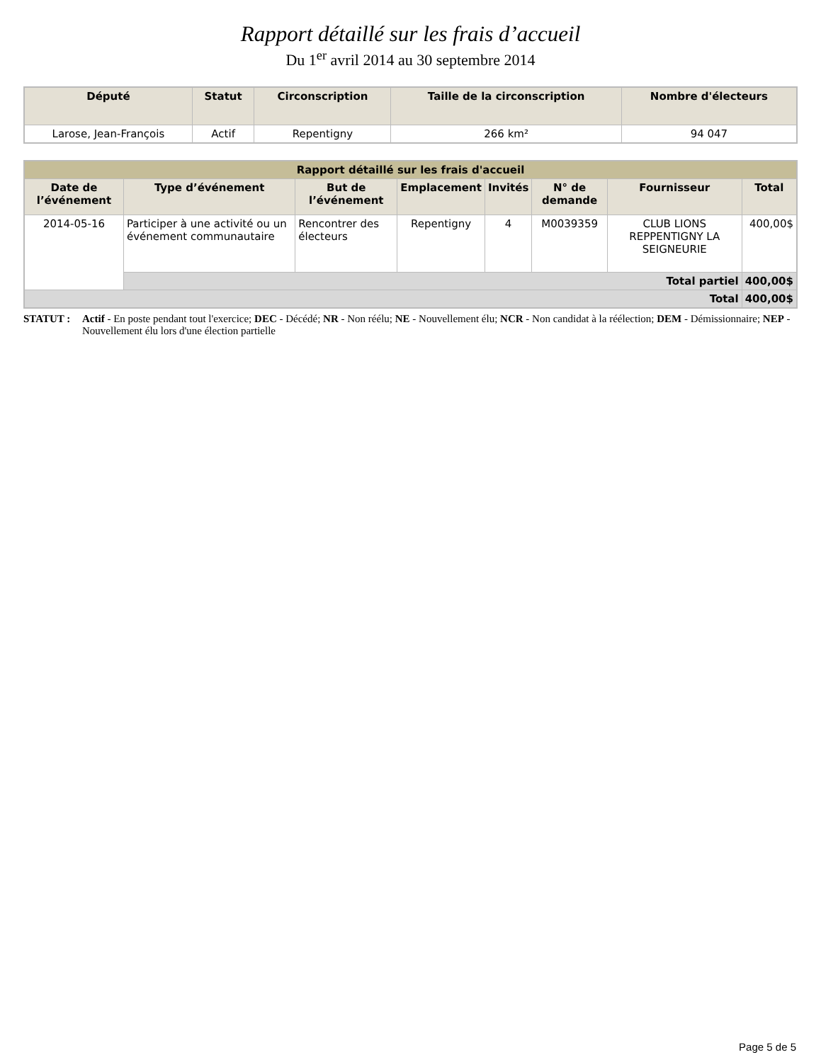Rapport détaillé sur les frais d’accueil
Du 1<sup>er</sup> avril 2014 au 30 septembre 2014
| Député | Statut | Circonscription | Taille de la circonscription | Nombre d'électeurs |
| --- | --- | --- | --- | --- |
| Larose, Jean-François | Actif | Repentigny | 266 km² | 94 047 |
| Rapport détaillé sur les frais d'accueil | | | | | | | |
| --- | --- | --- | --- | --- | --- | --- | --- |
| Date de l’événement | Type d’événement | But de l’événement | Emplacement | Invités | N° de demande | Fournisseur | Total |
| 2014-05-16 | Participer à une activité ou un événement communautaire | Rencontrer des électeurs | Repentigny | 4 | M0039359 | CLUB LIONS REPPENTIGNY LA SEIGNEURIE | 400,00$ |
| | Total partiel | | | | | | 400,00$ |
| Total | | | | | | | 400,00$ |
STATUT : Actif - En poste pendant tout l'exercice; DEC - Décédé; NR - Non réélu; NE - Nouvellement élu; NCR - Non candidat à la réélection; DEM - Démissionnaire; NEP - Nouvellement élu lors d'une élection partielle
Page 5 de 5